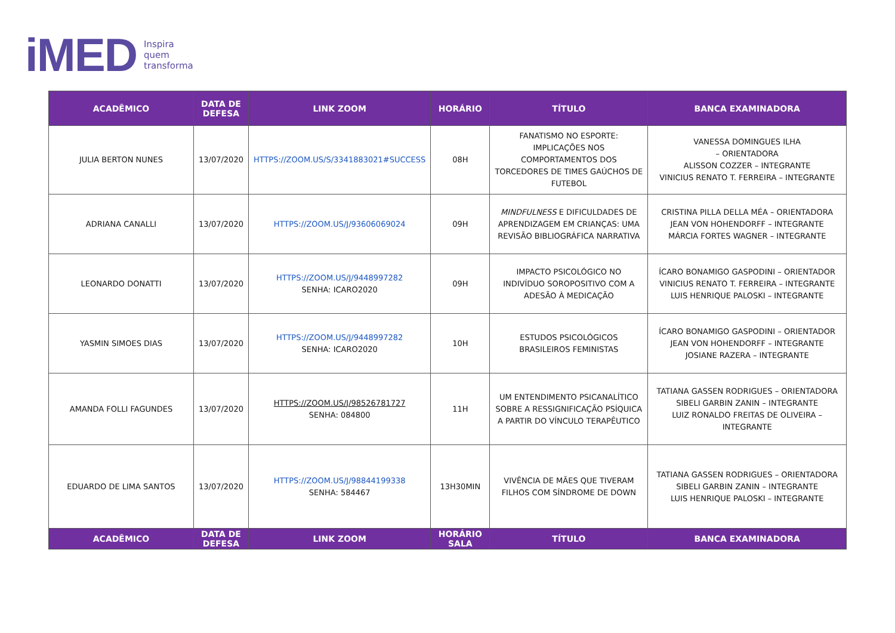iMED Inspira
quem
transforma
| ACADÊMICO | DATA DE DEFESA | LINK ZOOM | HORÁRIO | TÍTULO | BANCA EXAMINADORA |
| --- | --- | --- | --- | --- | --- |
| JULIA BERTON NUNES | 13/07/2020 | HTTPS://ZOOM.US/S/3341883021#SUCCESS | 08H | FANATISMO NO ESPORTE: IMPLICAÇÕES NOS COMPORTAMENTOS DOS TORCEDORES DE TIMES GAÚCHOS DE FUTEBOL | VANESSA DOMINGUES ILHA – ORIENTADORA ALISSON COZZER – INTEGRANTE VINICIUS RENATO T. FERREIRA – INTEGRANTE |
| ADRIANA CANALLI | 13/07/2020 | HTTPS://ZOOM.US/J/93606069024 | 09H | MINDFULNESS E DIFICULDADES DE APRENDIZAGEM EM CRIANÇAS: UMA REVISÃO BIBLIOGRÁFICA NARRATIVA | CRISTINA PILLA DELLA MÉA – ORIENTADORA JEAN VON HOHENDORFF – INTEGRANTE MÁRCIA FORTES WAGNER – INTEGRANTE |
| LEONARDO DONATTI | 13/07/2020 | HTTPS://ZOOM.US/J/9448997282 SENHA: ICARO2020 | 09H | IMPACTO PSICOLÓGICO NO INDIVÍDUO SOROPOSITIVO COM A ADESÃO À MEDICAÇÃO | ÍCARO BONAMIGO GASPODINI – ORIENTADOR VINICIUS RENATO T. FERREIRA – INTEGRANTE LUIS HENRIQUE PALOSKI – INTEGRANTE |
| YASMIN SIMOES DIAS | 13/07/2020 | HTTPS://ZOOM.US/J/9448997282 SENHA: ICARO2020 | 10H | ESTUDOS PSICOLÓGICOS BRASILEIROS FEMINISTAS | ÍCARO BONAMIGO GASPODINI – ORIENTADOR JEAN VON HOHENDORFF – INTEGRANTE JOSIANE RAZERA – INTEGRANTE |
| AMANDA FOLLI FAGUNDES | 13/07/2020 | HTTPS://ZOOM.US/J/98526781727 SENHA: 084800 | 11H | UM ENTENDIMENTO PSICANALÍTICO SOBRE A RESSIGNIFICAÇÃO PSÍQUICA A PARTIR DO VÍNCULO TERAPÊUTICO | TATIANA GASSEN RODRIGUES – ORIENTADORA SIBELI GARBIN ZANIN – INTEGRANTE LUIZ RONALDO FREITAS DE OLIVEIRA – INTEGRANTE |
| EDUARDO DE LIMA SANTOS | 13/07/2020 | HTTPS://ZOOM.US/J/98844199338 SENHA: 584467 | 13H30MIN | VIVÊNCIA DE MÃES QUE TIVERAM FILHOS COM SÍNDROME DE DOWN | TATIANA GASSEN RODRIGUES – ORIENTADORA SIBELI GARBIN ZANIN – INTEGRANTE LUIS HENRIQUE PALOSKI – INTEGRANTE |
| ACADÊMICO | DATA DE DEFESA | LINK ZOOM | HORÁRIO SALA | TÍTULO | BANCA EXAMINADORA |